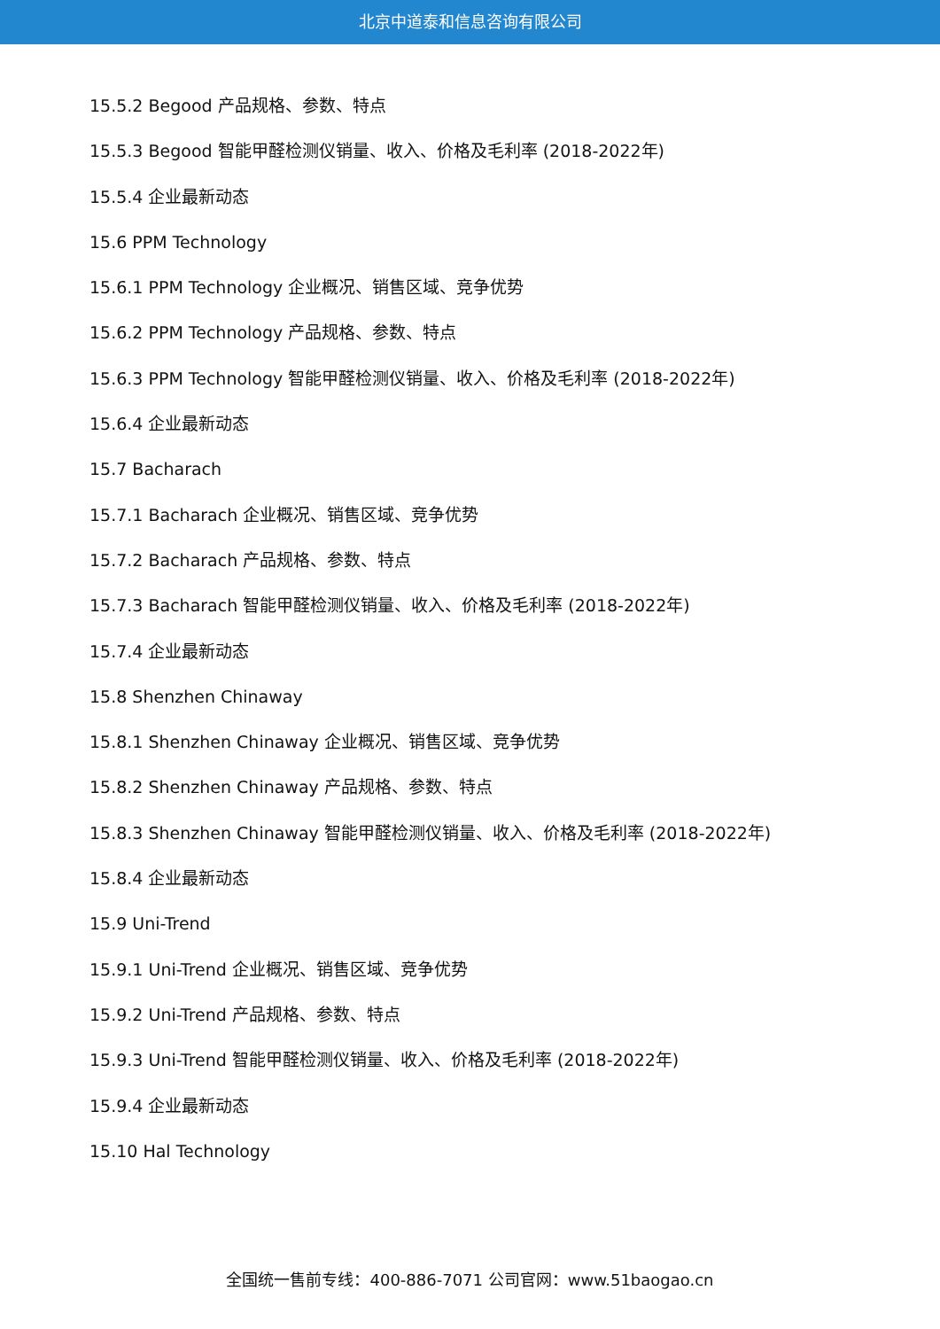北京中道泰和信息咨询有限公司
15.5.2 Begood 产品规格、参数、特点
15.5.3 Begood 智能甲醛检测仪销量、收入、价格及毛利率 (2018-2022年)
15.5.4 企业最新动态
15.6 PPM Technology
15.6.1 PPM Technology 企业概况、销售区域、竞争优势
15.6.2 PPM Technology 产品规格、参数、特点
15.6.3 PPM Technology 智能甲醛检测仪销量、收入、价格及毛利率 (2018-2022年)
15.6.4 企业最新动态
15.7 Bacharach
15.7.1 Bacharach 企业概况、销售区域、竞争优势
15.7.2 Bacharach 产品规格、参数、特点
15.7.3 Bacharach 智能甲醛检测仪销量、收入、价格及毛利率 (2018-2022年)
15.7.4 企业最新动态
15.8 Shenzhen Chinaway
15.8.1 Shenzhen Chinaway 企业概况、销售区域、竞争优势
15.8.2 Shenzhen Chinaway 产品规格、参数、特点
15.8.3 Shenzhen Chinaway 智能甲醛检测仪销量、收入、价格及毛利率 (2018-2022年)
15.8.4 企业最新动态
15.9 Uni-Trend
15.9.1 Uni-Trend 企业概况、销售区域、竞争优势
15.9.2 Uni-Trend 产品规格、参数、特点
15.9.3 Uni-Trend 智能甲醛检测仪销量、收入、价格及毛利率 (2018-2022年)
15.9.4 企业最新动态
15.10 Hal Technology
全国统一售前专线：400-886-7071 公司官网：www.51baogao.cn